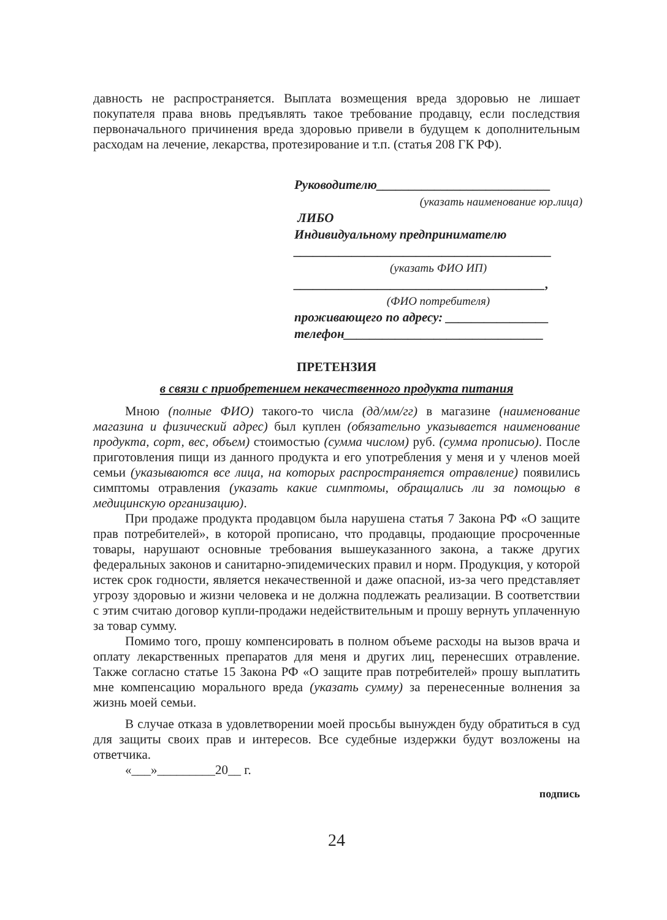давность не распространяется. Выплата возмещения вреда здоровью не лишает покупателя права вновь предъявлять такое требование продавцу, если последствия первоначального причинения вреда здоровью привели в будущем к дополнительным расходам на лечение, лекарства, протезирование и т.п. (статья 208 ГК РФ).
Руководителю___________________________
(указать наименование юр.лица)
ЛИБО
Индивидуальному предпринимателю
________________________________________
(указать ФИО ИП)
_______________________________________,
(ФИО потребителя)
проживающего по адресу: ________________
телефон_______________________________
ПРЕТЕНЗИЯ
в связи с приобретением некачественного продукта питания
Мною (полные ФИО) такого-то числа (дд/мм/гг) в магазине (наименование магазина и физический адрес) был куплен (обязательно указывается наименование продукта, сорт, вес, объем) стоимостью (сумма числом) руб. (сумма прописью). После приготовления пищи из данного продукта и его употребления у меня и у членов моей семьи (указываются все лица, на которых распространяется отравление) появились симптомы отравления (указать какие симптомы, обращались ли за помощью в медицинскую организацию).
При продаже продукта продавцом была нарушена статья 7 Закона РФ «О защите прав потребителей», в которой прописано, что продавцы, продающие просроченные товары, нарушают основные требования вышеуказанного закона, а также других федеральных законов и санитарно-эпидемических правил и норм. Продукция, у которой истек срок годности, является некачественной и даже опасной, из-за чего представляет угрозу здоровью и жизни человека и не должна подлежать реализации. В соответствии с этим считаю договор купли-продажи недействительным и прошу вернуть уплаченную за товар сумму.
Помимо того, прошу компенсировать в полном объеме расходы на вызов врача и оплату лекарственных препаратов для меня и других лиц, перенесших отравление. Также согласно статье 15 Закона РФ «О защите прав потребителей» прошу выплатить мне компенсацию морального вреда (указать сумму) за перенесенные волнения за жизнь моей семьи.
В случае отказа в удовлетворении моей просьбы вынужден буду обратиться в суд для защиты своих прав и интересов. Все судебные издержки будут возложены на ответчика.
«___»_________20__ г.
подпись
24